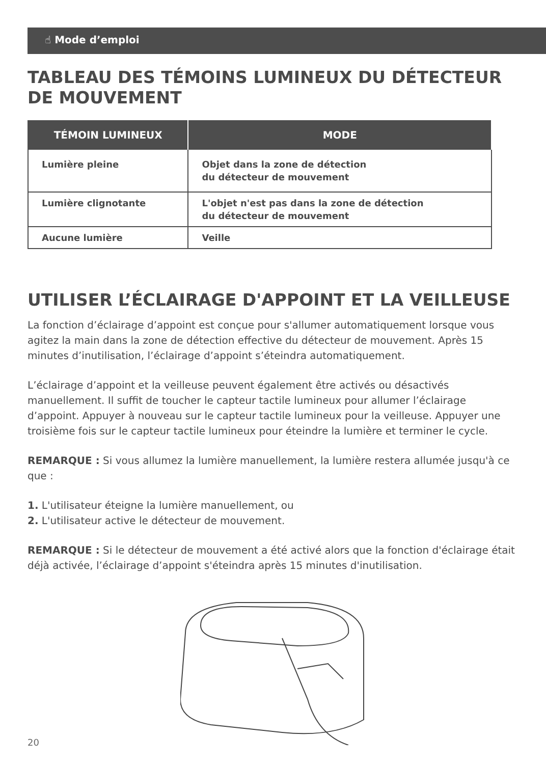☝ Mode d’emploi
TABLEAU DES TÉMOINS LUMINEUX DU DÉTECTEUR
DE MOUVEMENT
| TÉMOIN LUMINEUX | MODE |
| --- | --- |
| Lumière pleine | Objet dans la zone de détection du détecteur de mouvement |
| Lumière clignotante | L'objet n'est pas dans la zone de détection du détecteur de mouvement |
| Aucune lumière | Veille |
UTILISER L’ÉCLAIRAGE D'APPOINT ET LA VEILLEUSE
La fonction d’éclairage d’appoint est conçue pour s'allumer automatiquement lorsque vous agitez la main dans la zone de détection effective du détecteur de mouvement. Après 15 minutes d’inutilisation, l’éclairage d’appoint s’éteindra automatiquement.
L’éclairage d’appoint et la veilleuse peuvent également être activés ou désactivés manuellement. Il suffit de toucher le capteur tactile lumineux pour allumer l’éclairage d’appoint. Appuyer à nouveau sur le capteur tactile lumineux pour la veilleuse. Appuyer une troisième fois sur le capteur tactile lumineux pour éteindre la lumière et terminer le cycle.
REMARQUE : Si vous allumez la lumière manuellement, la lumière restera allumée jusqu'à ce que :
1. L'utilisateur éteigne la lumière manuellement, ou
2. L'utilisateur active le détecteur de mouvement.
REMARQUE : Si le détecteur de mouvement a été activé alors que la fonction d'éclairage était déjà activée, l’éclairage d’appoint s'éteindra après 15 minutes d'inutilisation.
20